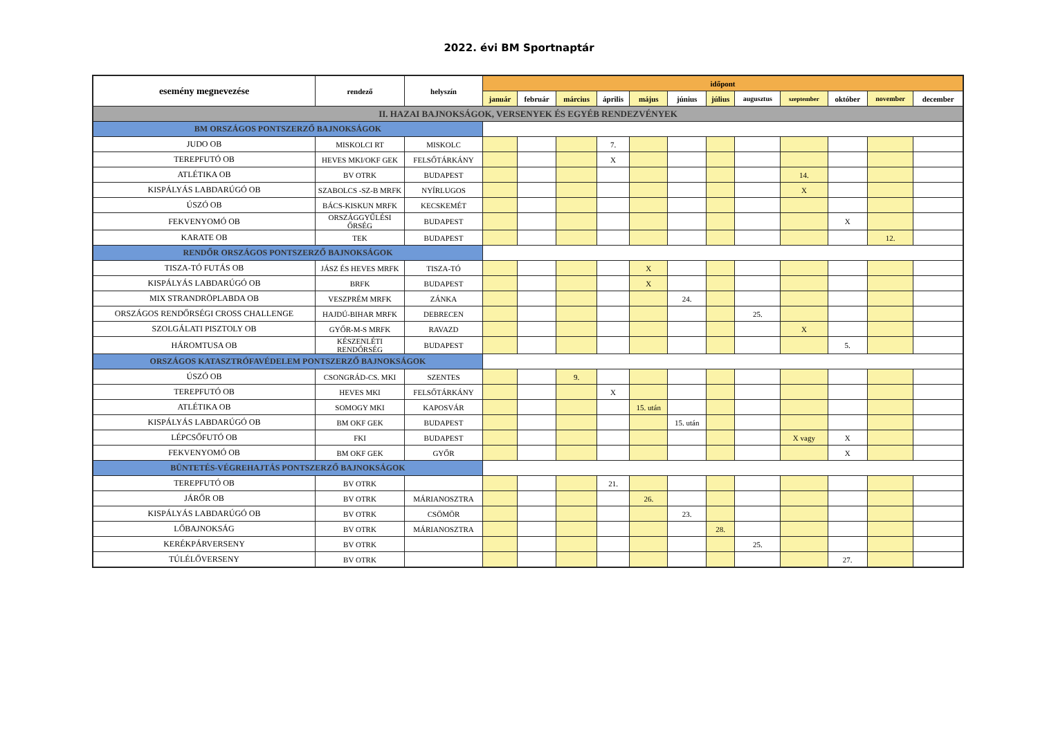2022. évi BM Sportnaptár
| esemény megnevezése | rendező | helyszín | időpont | | | | | | | | | | | |
| --- | --- | --- | --- | --- | --- | --- | --- | --- | --- | --- | --- | --- | --- | --- |
| | | | január | február | március | április | május | június | július | augusztus | szeptember | október | november | december |
| II. HAZAI BAJNOKSÁGOK, VERSENYEK ÉS EGYÉB RENDEZVÉNYEK | | | | | | | | | | | | | | |
| BM ORSZÁGOS PONTSZERZŐ BAJNOKSÁGOK | | | | | | | | | | | | | | |
| JUDO OB | MISKOLCI RT | MISKOLC | | | | 7. | | | | | | | | |
| TEREPFUTÓ OB | HEVES MKI/OKF GEK | FELSŐTÁRKÁNY | | | | X | | | | | | | | |
| ATLÉTIKA OB | BV OTRK | BUDAPEST | | | | | | | | | 14. | | | |
| KISPÁLYÁS LABDARÚGÓ OB | SZABOLCS -SZ-B MRFK | NYÍRLUGOS | | | | | | | | | X | | | |
| ÚSZÓ OB | BÁCS-KISKUN MRFK | KECSKEMÉT | | | | | | | | | | | | |
| FEKVENYOMÓ OB | ORSZÁGGYŰLÉSI ŐRSÉG | BUDAPEST | | | | | | | | | | X | | |
| KARATE OB | TEK | BUDAPEST | | | | | | | | | | | 12. | |
| RENDŐR ORSZÁGOS PONTSZERZŐ BAJNOKSÁGOK | | | | | | | | | | | | | | |
| TISZA-TÓ FUTÁS OB | JÁSZ ÉS HEVES MRFK | TISZA-TÓ | | | | | X | | | | | | | |
| KISPÁLYÁS LABDARÚGÓ OB | BRFK | BUDAPEST | | | | | X | | | | | | | |
| MIX STRANDRÖPLABDA OB | VESZPRÉM MRFK | ZÁNKA | | | | | | 24. | | | | | | |
| ORSZÁGOS RENDŐRSÉGI CROSS CHALLENGE | HAJDÚ-BIHAR MRFK | DEBRECEN | | | | | | | | 25. | | | | |
| SZOLGÁLATI PISZTOLY OB | GYŐR-M-S MRFK | RAVAZD | | | | | | | | | X | | | |
| HÁROMTUSA OB | KÉSZENLÉTI RENDŐRSÉG | BUDAPEST | | | | | | | | | | 5. | | |
| ORSZÁGOS KATASZTRÓFAVÉDELEM PONTSZERZŐ BAJNOKSÁGOK | | | | | | | | | | | | | | |
| ÚSZÓ OB | CSONGRÁD-CS. MKI | SZENTES | | | 9. | | | | | | | | | |
| TEREPFUTÓ OB | HEVES MKI | FELSŐTÁRKÁNY | | | | X | | | | | | | | |
| ATLÉTIKA OB | SOMOGY MKI | KAPOSVÁR | | | | | 15. után | | | | | | | |
| KISPÁLYÁS LABDARÚGÓ OB | BM OKF GEK | BUDAPEST | | | | | | 15. után | | | | | | |
| LÉPCSŐFUTÓ OB | FKI | BUDAPEST | | | | | | | | | X vagy | X | | |
| FEKVENYOMÓ OB | BM OKF GEK | GYŐR | | | | | | | | | | X | | |
| BÜNTETÉS-VÉGREHAJTÁS PONTSZERZŐ BAJNOKSÁGOK | | | | | | | | | | | | | | |
| TEREPFUTÓ OB | BV OTRK | | | | | 21. | | | | | | | | |
| JÁRŐR OB | BV OTRK | MÁRIANOSZTRA | | | | | 26. | | | | | | | |
| KISPÁLYÁS LABDARÚGÓ OB | BV OTRK | CSÖMÖR | | | | | | 23. | | | | | | |
| LŐBAJNOKSÁG | BV OTRK | MÁRIANOSZTRA | | | | | | | 28. | | | | | |
| KERÉKPÁRVERSENY | BV OTRK | | | | | | | | | 25. | | | | |
| TÚLÉLŐVERSENY | BV OTRK | | | | | | | | | | | 27. | | |